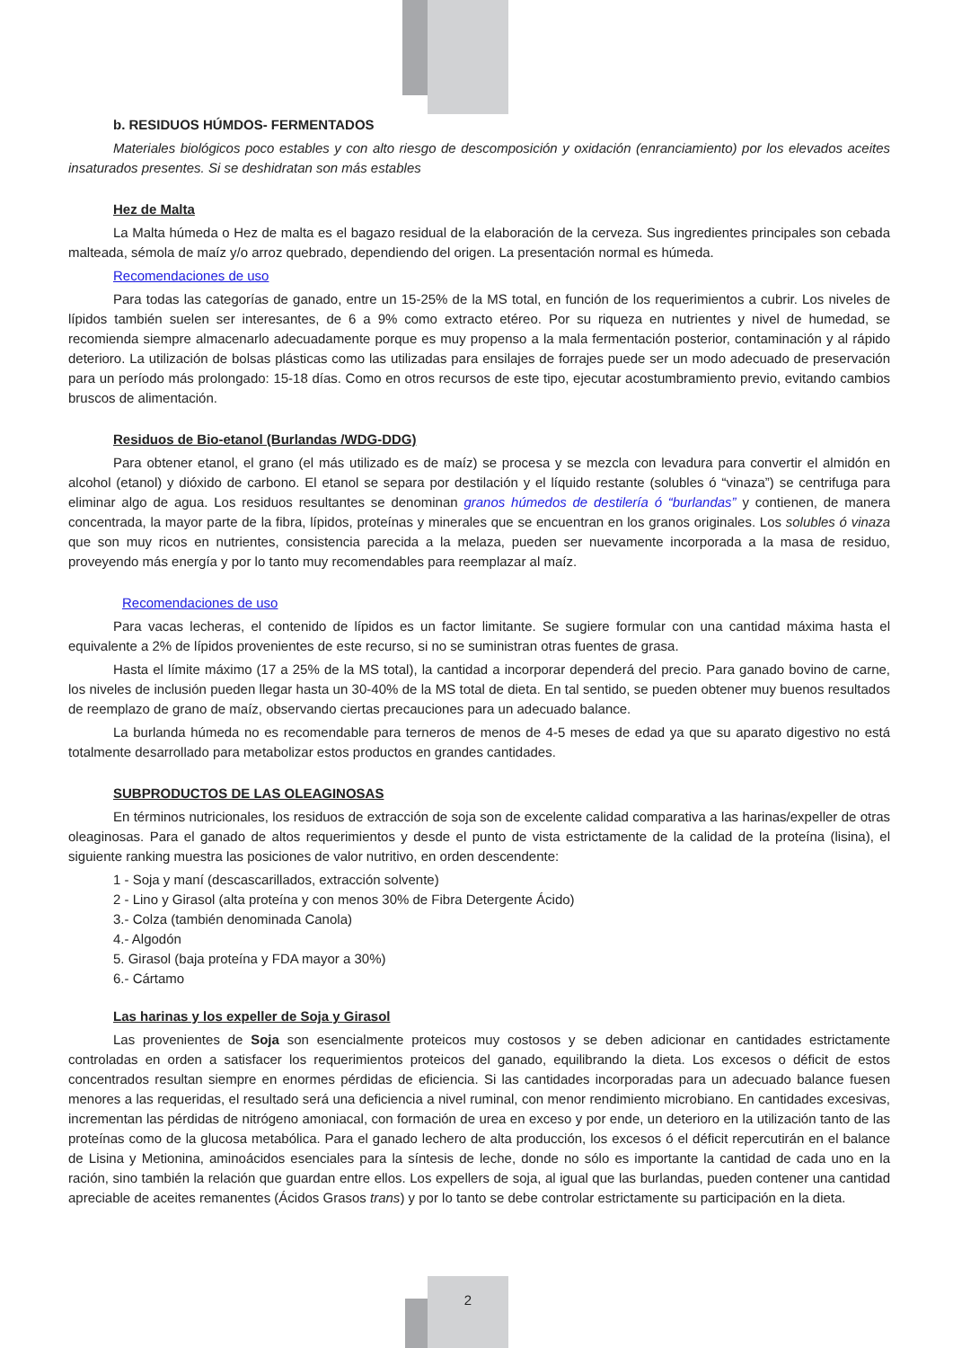b. RESIDUOS HÚMDOS- FERMENTADOS
Materiales biológicos poco estables y con alto riesgo de descomposición y oxidación (enranciamiento) por los elevados aceites insaturados presentes. Si se deshidratan son más estables
Hez de Malta
La Malta húmeda o Hez de malta es el bagazo residual de la elaboración de la cerveza. Sus ingredientes principales son cebada malteada, sémola de maíz y/o arroz quebrado, dependiendo del origen. La presentación normal es húmeda.
Recomendaciones de uso
Para todas las categorías de ganado, entre un 15-25% de la MS total, en función de los requerimientos a cubrir. Los niveles de lípidos también suelen ser interesantes, de 6 a 9% como extracto etéreo. Por su riqueza en nutrientes y nivel de humedad, se recomienda siempre almacenarlo adecuadamente porque es muy propenso a la mala fermentación posterior, contaminación y al rápido deterioro. La utilización de bolsas plásticas como las utilizadas para ensilajes de forrajes puede ser un modo adecuado de preservación para un período más prolongado: 15-18 días. Como en otros recursos de este tipo, ejecutar acostumbramiento previo, evitando cambios bruscos de alimentación.
Residuos de Bio-etanol (Burlandas /WDG-DDG)
Para obtener etanol, el grano (el más utilizado es de maíz) se procesa y se mezcla con levadura para convertir el almidón en alcohol (etanol) y dióxido de carbono. El etanol se separa por destilación y el líquido restante (solubles ó “vinaza”) se centrifuga para eliminar algo de agua. Los residuos resultantes se denominan granos húmedos de destilería ó “burlandas” y contienen, de manera concentrada, la mayor parte de la fibra, lípidos, proteínas y minerales que se encuentran en los granos originales. Los solubles ó vinaza que son muy ricos en nutrientes, consistencia parecida a la melaza, pueden ser nuevamente incorporada a la masa de residuo, proveyendo más energía y por lo tanto muy recomendables para reemplazar al maíz.
Recomendaciones de uso
Para vacas lecheras, el contenido de lípidos es un factor limitante. Se sugiere formular con una cantidad máxima hasta el equivalente a 2% de lípidos provenientes de este recurso, si no se suministran otras fuentes de grasa.
Hasta el límite máximo (17 a 25% de la MS total), la cantidad a incorporar dependerá del precio. Para ganado bovino de carne, los niveles de inclusión pueden llegar hasta un 30-40% de la MS total de dieta. En tal sentido, se pueden obtener muy buenos resultados de reemplazo de grano de maíz, observando ciertas precauciones para un adecuado balance.
La burlanda húmeda no es recomendable para terneros de menos de 4-5 meses de edad ya que su aparato digestivo no está totalmente desarrollado para metabolizar estos productos en grandes cantidades.
SUBPRODUCTOS DE LAS OLEAGINOSAS
En términos nutricionales, los residuos de extracción de soja son de excelente calidad comparativa a las harinas/expeller de otras oleaginosas. Para el ganado de altos requerimientos y desde el punto de vista estrictamente de la calidad de la proteína (lisina), el siguiente ranking muestra las posiciones de valor nutritivo, en orden descendente:
1 - Soja y maní (descascarillados, extracción solvente)
2 - Lino y Girasol (alta proteína y con menos 30% de Fibra Detergente Ácido)
3.- Colza (también denominada Canola)
4.- Algodón
5. Girasol (baja proteína y FDA mayor a 30%)
6.- Cártamo
Las harinas y los expeller de Soja y Girasol
Las provenientes de Soja son esencialmente proteicos muy costosos y se deben adicionar en cantidades estrictamente controladas en orden a satisfacer los requerimientos proteicos del ganado, equilibrando la dieta. Los excesos o déficit de estos concentrados resultan siempre en enormes pérdidas de eficiencia. Si las cantidades incorporadas para un adecuado balance fuesen menores a las requeridas, el resultado será una deficiencia a nivel ruminal, con menor rendimiento microbiano. En cantidades excesivas, incrementan las pérdidas de nitrógeno amoniacal, con formación de urea en exceso y por ende, un deterioro en la utilización tanto de las proteínas como de la glucosa metabólica. Para el ganado lechero de alta producción, los excesos ó el déficit repercutirán en el balance de Lisina y Metionina, aminoácidos esenciales para la síntesis de leche, donde no sólo es importante la cantidad de cada uno en la ración, sino también la relación que guardan entre ellos. Los expellers de soja, al igual que las burlandas, pueden contener una cantidad apreciable de aceites remanentes (Ácidos Grasos trans) y por lo tanto se debe controlar estrictamente su participación en la dieta.
2